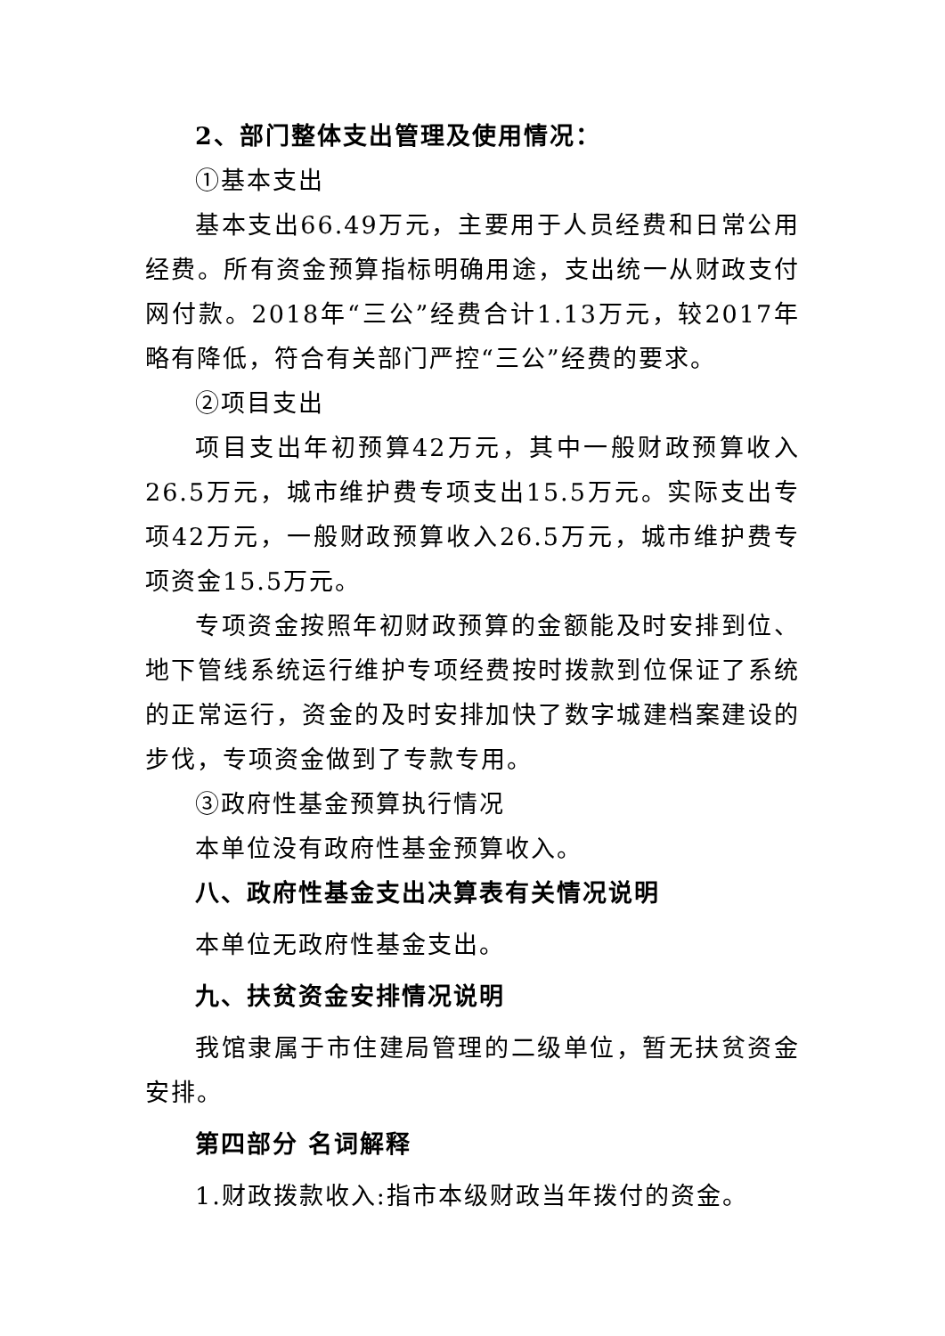2、部门整体支出管理及使用情况：
①基本支出
基本支出66.49万元，主要用于人员经费和日常公用经费。所有资金预算指标明确用途，支出统一从财政支付网付款。2018年“三公”经费合计1.13万元，较2017年略有降低，符合有关部门严控“三公”经费的要求。
②项目支出
项目支出年初预算42万元，其中一般财政预算收入26.5万元，城市维护费专项支出15.5万元。实际支出专项42万元，一般财政预算收入26.5万元，城市维护费专项资金15.5万元。
专项资金按照年初财政预算的金额能及时安排到位、地下管线系统运行维护专项经费按时拨款到位保证了系统的正常运行，资金的及时安排加快了数字城建档案建设的步伐，专项资金做到了专款专用。
③政府性基金预算执行情况
本单位没有政府性基金预算收入。
八、政府性基金支出决算表有关情况说明
本单位无政府性基金支出。
九、扶贫资金安排情况说明
我馆隶属于市住建局管理的二级单位，暂无扶贫资金安排。
第四部分 名词解释
1.财政拨款收入:指市本级财政当年拨付的资金。